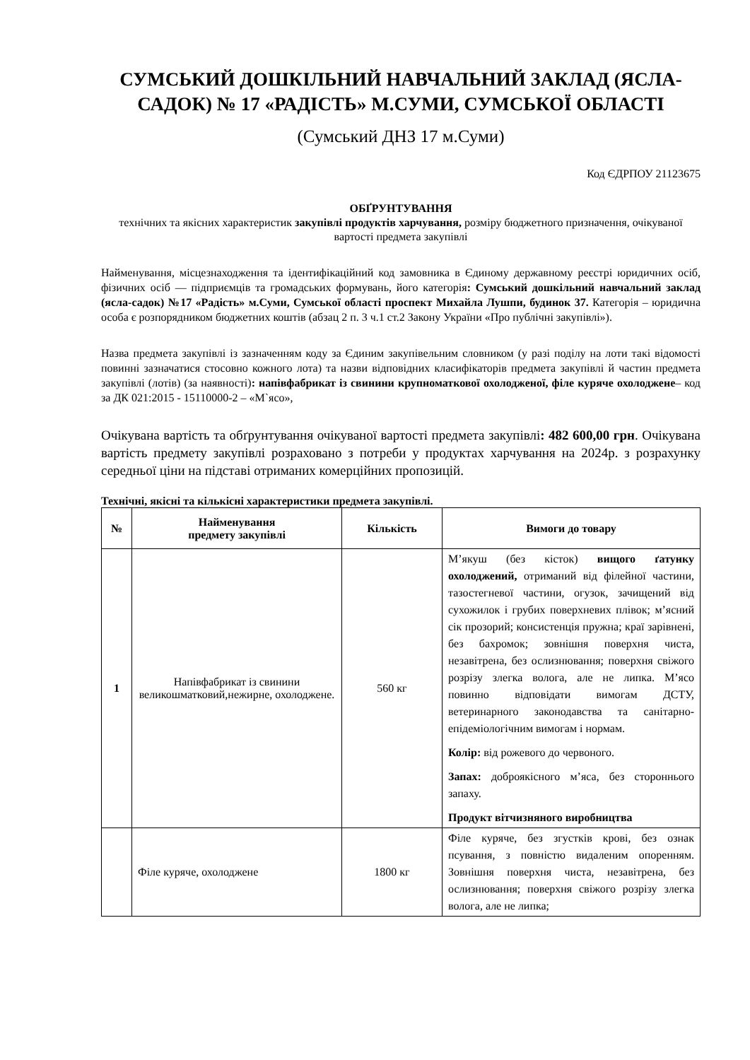СУМСЬКИЙ ДОШКІЛЬНИЙ НАВЧАЛЬНИЙ ЗАКЛАД (ЯСЛА-САДОК) № 17 «РАДІСТЬ» М.СУМИ, СУМСЬКОЇ ОБЛАСТІ
(Сумський ДНЗ 17 м.Суми)
Код ЄДРПОУ 21123675
ОБҐРУНТУВАННЯ
технічних та якісних характеристик закупівлі продуктів харчування, розміру бюджетного призначення, очікуваної вартості предмета закупівлі
Найменування, місцезнаходження та ідентифікаційний код замовника в Єдиному державному реєстрі юридичних осіб, фізичних осіб — підприємців та громадських формувань, його категорія: Сумський дошкільний навчальний заклад (ясла-садок) №17 «Радість» м.Суми, Сумської області проспект Михайла Лушпи, будинок 37. Категорія – юридична особа є розпорядником бюджетних коштів (абзац 2 п. 3 ч.1 ст.2 Закону України «Про публічні закупівлі»).
Назва предмета закупівлі із зазначенням коду за Єдиним закупівельним словником (у разі поділу на лоти такі відомості повинні зазначатися стосовно кожного лота) та назви відповідних класифікаторів предмета закупівлі й частин предмета закупівлі (лотів) (за наявності): напівфабрикат із свинини крупноматкової охолодженої, філе куряче охолоджене– код за ДК 021:2015 - 15110000-2 – «М`ясо»,
Очікувана вартість та обґрунтування очікуваної вартості предмета закупівлі: 482 600,00 грн. Очікувана вартість предмету закупівлі розраховано з потреби у продуктах харчування на 2024р. з розрахунку середньої ціни на підставі отриманих комерційних пропозицій.
Технічні, якісні та кількісні характеристики предмета закупівлі.
| № | Найменування предмету закупівлі | Кількість | Вимоги до товару |
| --- | --- | --- | --- |
| 1 | Напівфабрикат із свинини великошматковий,нежирне, охолоджене. | 560 кг | М’якуш (без кісток) вищого ґатунку охолоджений, отриманий від філейної частини, тазостегневої частини, огузок, зачищений від сухожилок і грубих поверхневих плівок; м’ясний сік прозорий; консистенція пружна; краї зарівнені, без бахромок; зовнішня поверхня чиста, незавітрена, без ослизнювання; поверхня свіжого розрізу злегка волога, але не липка. М’ясо повинно відповідати вимогам ДСТУ, ветеринарного законодавства та санітарно-епідеміологічним вимогам і нормам. Колір: від рожевого до червоного. Запах: доброякісного м’яса, без стороннього запаху. Продукт вітчизняного виробництва |
| | Філе куряче, охолоджене | 1800 кг | Філе куряче, без згустків крові, без ознак псування, з повністю видаленим опоренням. Зовнішня поверхня чиста, незавітрена, без ослизнювання; поверхня свіжого розрізу злегка волога, але не липка; |